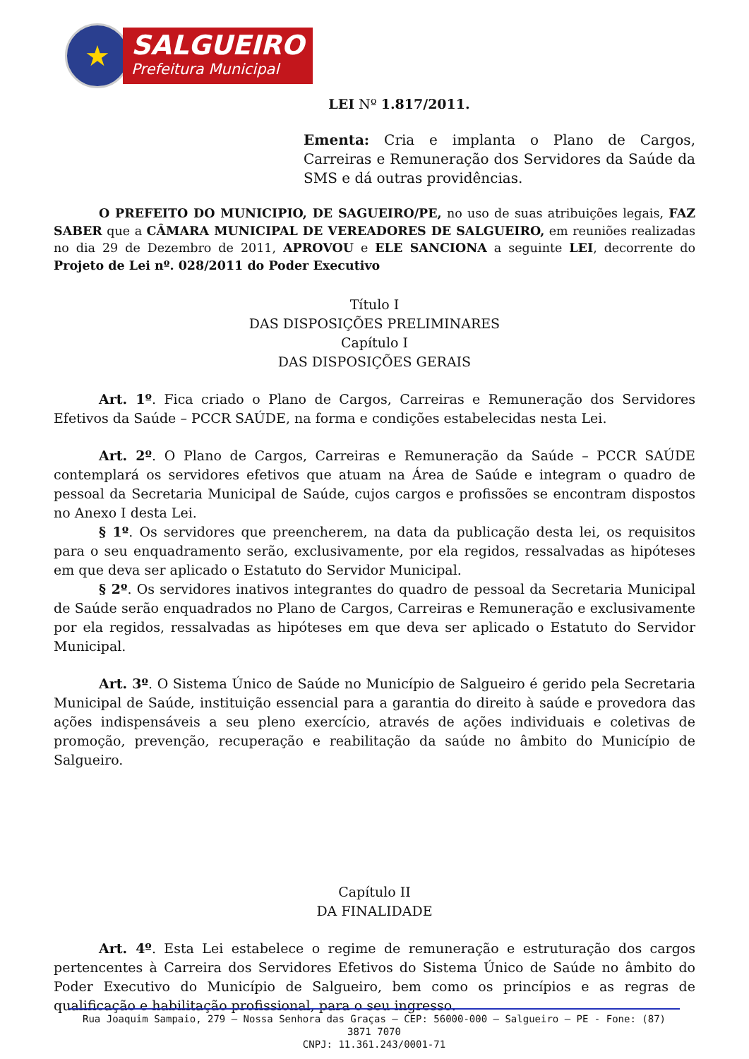★
SALGUEIRO
Prefeitura Municipal
LEI Nº 1.817/2011.
Ementa: Cria e implanta o Plano de Cargos, Carreiras e Remuneração dos Servidores da Saúde da SMS e dá outras providências.
O PREFEITO DO MUNICIPIO, DE SAGUEIRO/PE, no uso de suas atribuições legais, FAZ SABER que a CÂMARA MUNICIPAL DE VEREADORES DE SALGUEIRO, em reuniões realizadas no dia 29 de Dezembro de 2011, APROVOU e ELE SANCIONA a seguinte LEI, decorrente do Projeto de Lei nº. 028/2011 do Poder Executivo
Título I
DAS DISPOSIÇÕES PRELIMINARES
Capítulo I
DAS DISPOSIÇÕES GERAIS
Art. 1º. Fica criado o Plano de Cargos, Carreiras e Remuneração dos Servidores Efetivos da Saúde – PCCR SAÚDE, na forma e condições estabelecidas nesta Lei.
Art. 2º. O Plano de Cargos, Carreiras e Remuneração da Saúde – PCCR SAÚDE contemplará os servidores efetivos que atuam na Área de Saúde e integram o quadro de pessoal da Secretaria Municipal de Saúde, cujos cargos e profissões se encontram dispostos no Anexo I desta Lei.
§ 1º. Os servidores que preencherem, na data da publicação desta lei, os requisitos para o seu enquadramento serão, exclusivamente, por ela regidos, ressalvadas as hipóteses em que deva ser aplicado o Estatuto do Servidor Municipal.
§ 2º. Os servidores inativos integrantes do quadro de pessoal da Secretaria Municipal de Saúde serão enquadrados no Plano de Cargos, Carreiras e Remuneração e exclusivamente por ela regidos, ressalvadas as hipóteses em que deva ser aplicado o Estatuto do Servidor Municipal.
Art. 3º. O Sistema Único de Saúde no Município de Salgueiro é gerido pela Secretaria Municipal de Saúde, instituição essencial para a garantia do direito à saúde e provedora das ações indispensáveis a seu pleno exercício, através de ações individuais e coletivas de promoção, prevenção, recuperação e reabilitação da saúde no âmbito do Município de Salgueiro.
Capítulo II
DA FINALIDADE
Art. 4º. Esta Lei estabelece o regime de remuneração e estruturação dos cargos pertencentes à Carreira dos Servidores Efetivos do Sistema Único de Saúde no âmbito do Poder Executivo do Município de Salgueiro, bem como os princípios e as regras de qualificação e habilitação profissional, para o seu ingresso.
Rua Joaquim Sampaio, 279 – Nossa Senhora das Graças – CEP: 56000-000 – Salgueiro – PE - Fone: (87) 3871 7070
CNPJ: 11.361.243/0001-71